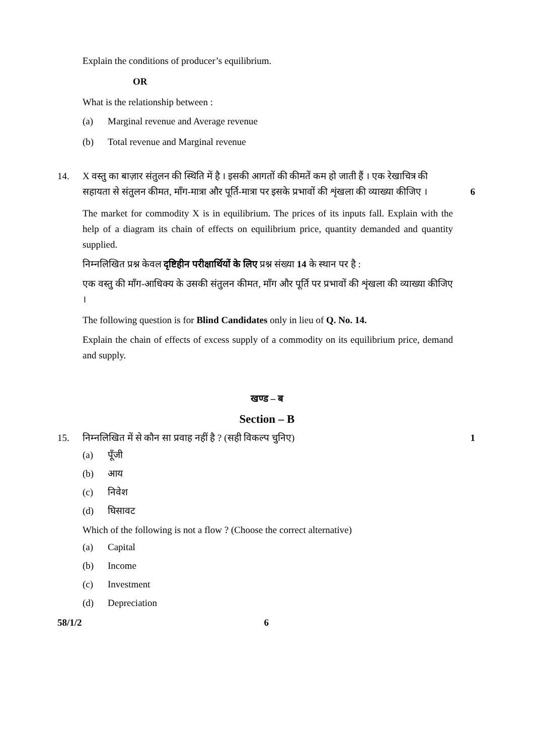Explain the conditions of producer’s equilibrium.
OR
What is the relationship between :
(a) Marginal revenue and Average revenue
(b) Total revenue and Marginal revenue
14. X वस्तु का बाज़ार संतुलन की स्थिति में है । इसकी आगतों की कीमतें कम हो जाती हैं । एक रेखाचित्र की सहायता से संतुलन कीमत, माँग-मात्रा और पूर्ति-मात्रा पर इसके प्रभावों की शृंखला की व्याख्या कीजिए । 6
The market for commodity X is in equilibrium. The prices of its inputs fall. Explain with the help of a diagram its chain of effects on equilibrium price, quantity demanded and quantity supplied.
निम्नलिखित प्रश्न केवल दृष्टिहीन परीक्षार्थियों के लिए प्रश्न संख्या 14 के स्थान पर है :
एक वस्तु की माँग-आधिक्य के उसकी संतुलन कीमत, माँग और पूर्ति पर प्रभावों की शृंखला की व्याख्या कीजिए ।
The following question is for Blind Candidates only in lieu of Q. No. 14.
Explain the chain of effects of excess supply of a commodity on its equilibrium price, demand and supply.
खण्ड – ब
Section – B
15. निम्नलिखित में से कौन सा प्रवाह नहीं है ? (सही विकल्प चुनिए) 1
(a) पूँजी
(b) आय
(c) निवेश
(d) घिसावट
Which of the following is not a flow ? (Choose the correct alternative)
(a) Capital
(b) Income
(c) Investment
(d) Depreciation
58/1/2 6